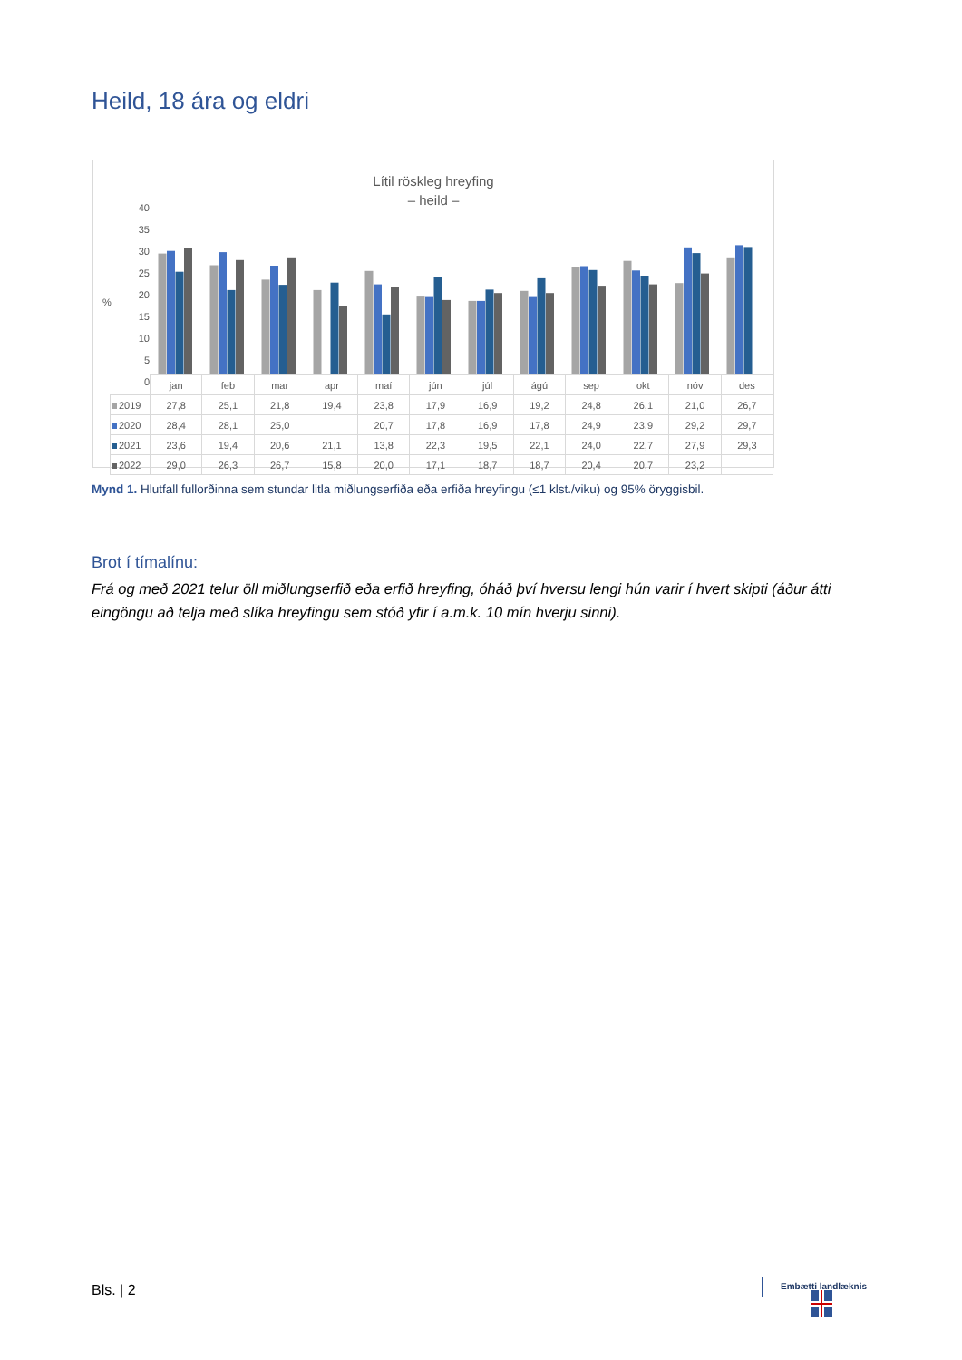Heild, 18 ára og eldri
Lítil röskleg hreyfing
– heild –
40
35
30
25
20
15
10
5
0
%
| | jan | feb | mar | apr | maí | jún | júl | ágú | sep | okt | nóv | des |
| 2019 | 27,8 | 25,1 | 21,8 | 19,4 | 23,8 | 17,9 | 16,9 | 19,2 | 24,8 | 26,1 | 21,0 | 26,7 |
| 2020 | 28,4 | 28,1 | 25,0 | | 20,7 | 17,8 | 16,9 | 17,8 | 24,9 | 23,9 | 29,2 | 29,7 |
| 2021 | 23,6 | 19,4 | 20,6 | 21,1 | 13,8 | 22,3 | 19,5 | 22,1 | 24,0 | 22,7 | 27,9 | 29,3 |
| 2022 | 29,0 | 26,3 | 26,7 | 15,8 | 20,0 | 17,1 | 18,7 | 18,7 | 20,4 | 20,7 | 23,2 | |
Mynd 1. Hlutfall fullorðinna sem stundar litla miðlungserfiða eða erfiða hreyfingu (≤1 klst./viku) og 95% öryggisbil.
Brot í tímalínu:
Frá og með 2021 telur öll miðlungserfið eða erfið hreyfing, óháð því hversu lengi hún varir í hvert skipti (áður átti eingöngu að telja með slíka hreyfingu sem stóð yfir í a.m.k. 10 mín hverju sinni).
Bls. | 2 Embætti landlæknis